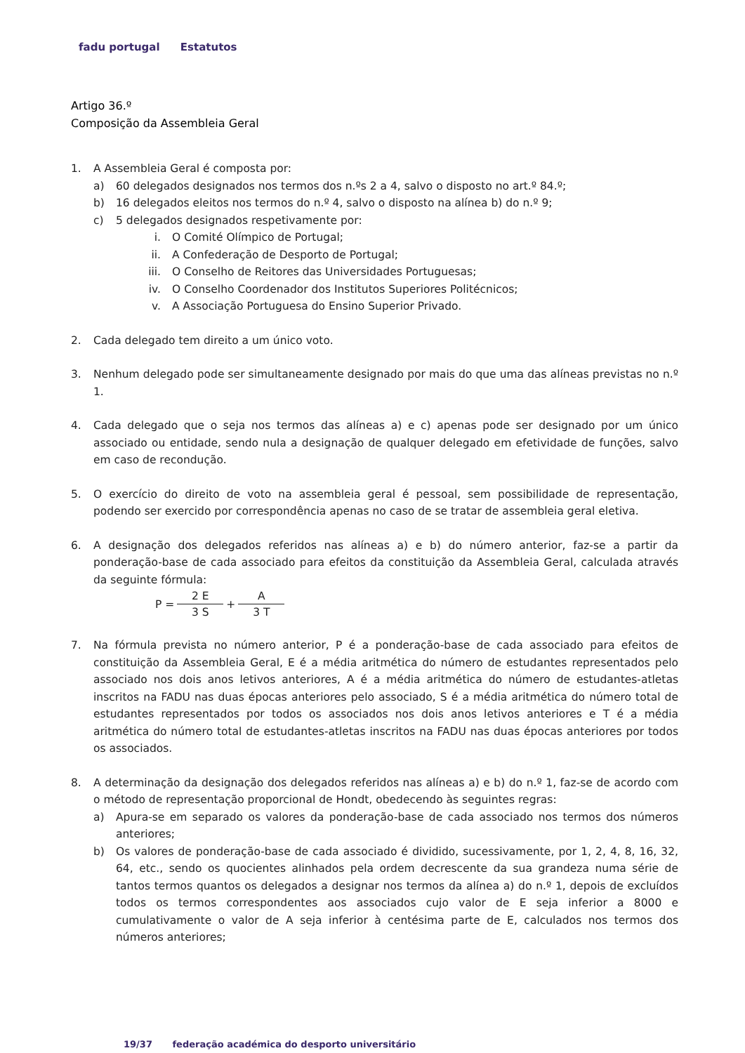fadu portugal Estatutos
Artigo 36.º
Composição da Assembleia Geral
1. A Assembleia Geral é composta por:
a) 60 delegados designados nos termos dos n.ºs 2 a 4, salvo o disposto no art.º 84.º;
b) 16 delegados eleitos nos termos do n.º 4, salvo o disposto na alínea b) do n.º 9;
c) 5 delegados designados respetivamente por:
i. O Comité Olímpico de Portugal;
ii. A Confederação de Desporto de Portugal;
iii. O Conselho de Reitores das Universidades Portuguesas;
iv. O Conselho Coordenador dos Institutos Superiores Politécnicos;
v. A Associação Portuguesa do Ensino Superior Privado.
2. Cada delegado tem direito a um único voto.
3. Nenhum delegado pode ser simultaneamente designado por mais do que uma das alíneas previstas no n.º 1.
4. Cada delegado que o seja nos termos das alíneas a) e c) apenas pode ser designado por um único associado ou entidade, sendo nula a designação de qualquer delegado em efetividade de funções, salvo em caso de recondução.
5. O exercício do direito de voto na assembleia geral é pessoal, sem possibilidade de representação, podendo ser exercido por correspondência apenas no caso de se tratar de assembleia geral eletiva.
6. A designação dos delegados referidos nas alíneas a) e b) do número anterior, faz-se a partir da ponderação-base de cada associado para efeitos da constituição da Assembleia Geral, calculada através da seguinte fórmula:
P =
2 E
3 S
+
A
3 T
7. Na fórmula prevista no número anterior, P é a ponderação-base de cada associado para efeitos de constituição da Assembleia Geral, E é a média aritmética do número de estudantes representados pelo associado nos dois anos letivos anteriores, A é a média aritmética do número de estudantes-atletas inscritos na FADU nas duas épocas anteriores pelo associado, S é a média aritmética do número total de estudantes representados por todos os associados nos dois anos letivos anteriores e T é a média aritmética do número total de estudantes-atletas inscritos na FADU nas duas épocas anteriores por todos os associados.
8. A determinação da designação dos delegados referidos nas alíneas a) e b) do n.º 1, faz-se de acordo com o método de representação proporcional de Hondt, obedecendo às seguintes regras:
a) Apura-se em separado os valores da ponderação-base de cada associado nos termos dos números anteriores;
b) Os valores de ponderação-base de cada associado é dividido, sucessivamente, por 1, 2, 4, 8, 16, 32, 64, etc., sendo os quocientes alinhados pela ordem decrescente da sua grandeza numa série de tantos termos quantos os delegados a designar nos termos da alínea a) do n.º 1, depois de excluídos todos os termos correspondentes aos associados cujo valor de E seja inferior a 8000 e cumulativamente o valor de A seja inferior à centésima parte de E, calculados nos termos dos números anteriores;
19/37 federação académica do desporto universitário